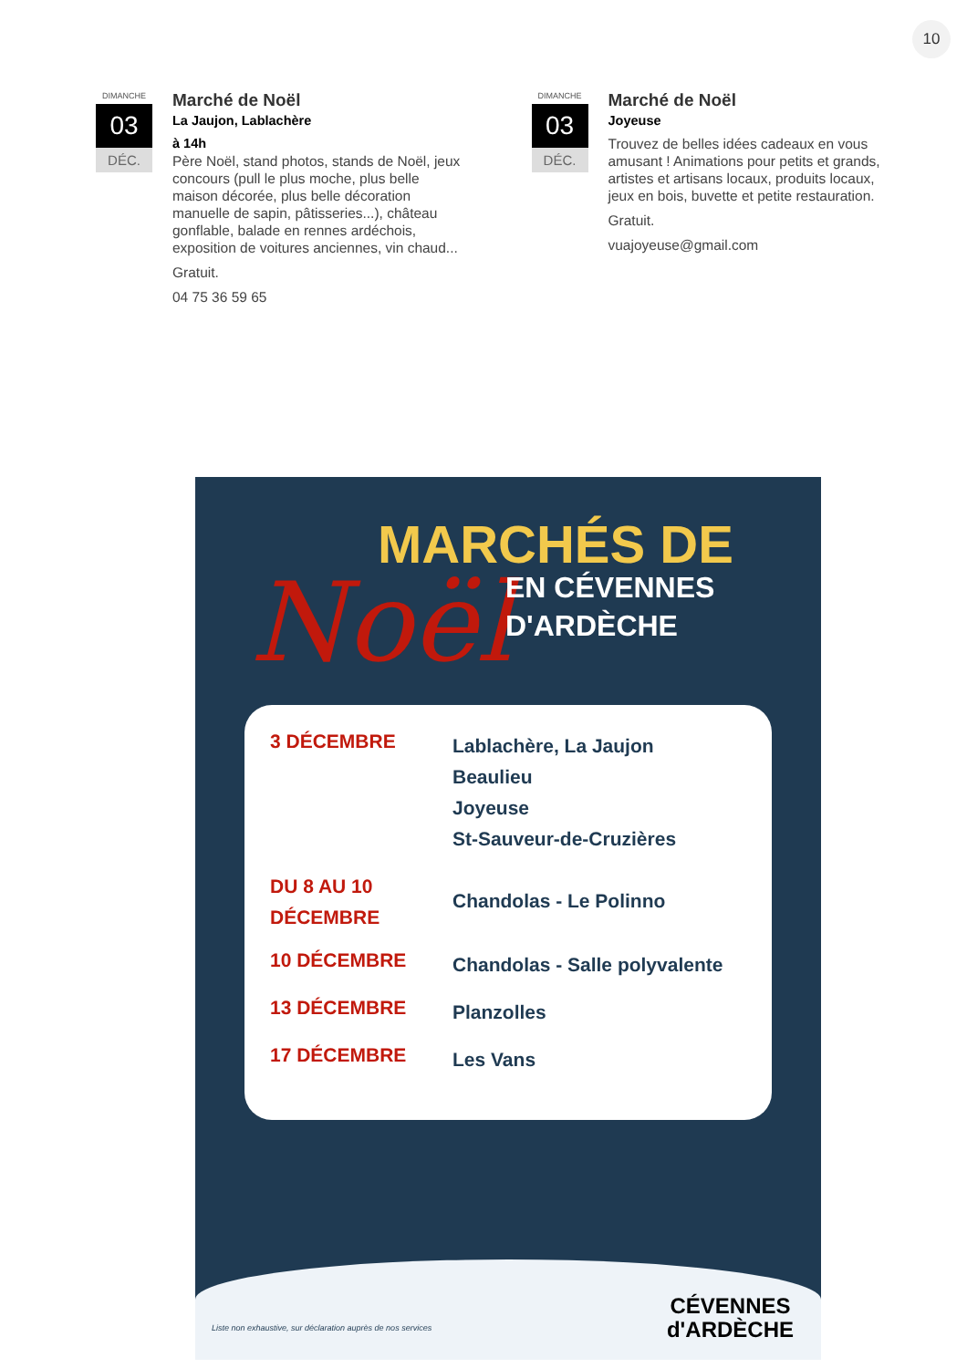10
DIMANCHE
03
DÉC.
Marché de Noël
La Jaujon, Lablachère
à 14h
Père Noël, stand photos, stands de Noël, jeux concours (pull le plus moche, plus belle maison décorée, plus belle décoration manuelle de sapin, pâtisseries...), château gonflable, balade en rennes ardéchois, exposition de voitures anciennes, vin chaud...
Gratuit.
04 75 36 59 65
DIMANCHE
03
DÉC.
Marché de Noël
Joyeuse
Trouvez de belles idées cadeaux en vous amusant ! Animations pour petits et grands, artistes et artisans locaux, produits locaux, jeux en bois, buvette et petite restauration.
Gratuit.
vuajoyeuse@gmail.com
MARCHÉS DE
Noël
EN CÉVENNES
D'ARDÈCHE
| 3 DÉCEMBRE | Lablachère, La Jaujon Beaulieu Joyeuse St-Sauveur-de-Cruzières |
| DU 8 AU 10 DÉCEMBRE | Chandolas - Le Polinno |
| 10 DÉCEMBRE | Chandolas - Salle polyvalente |
| 13 DÉCEMBRE | Planzolles |
| 17 DÉCEMBRE | Les Vans |
Liste non exhaustive, sur déclaration auprès de nos services
CÉVENNES
d'ARDÈCHE